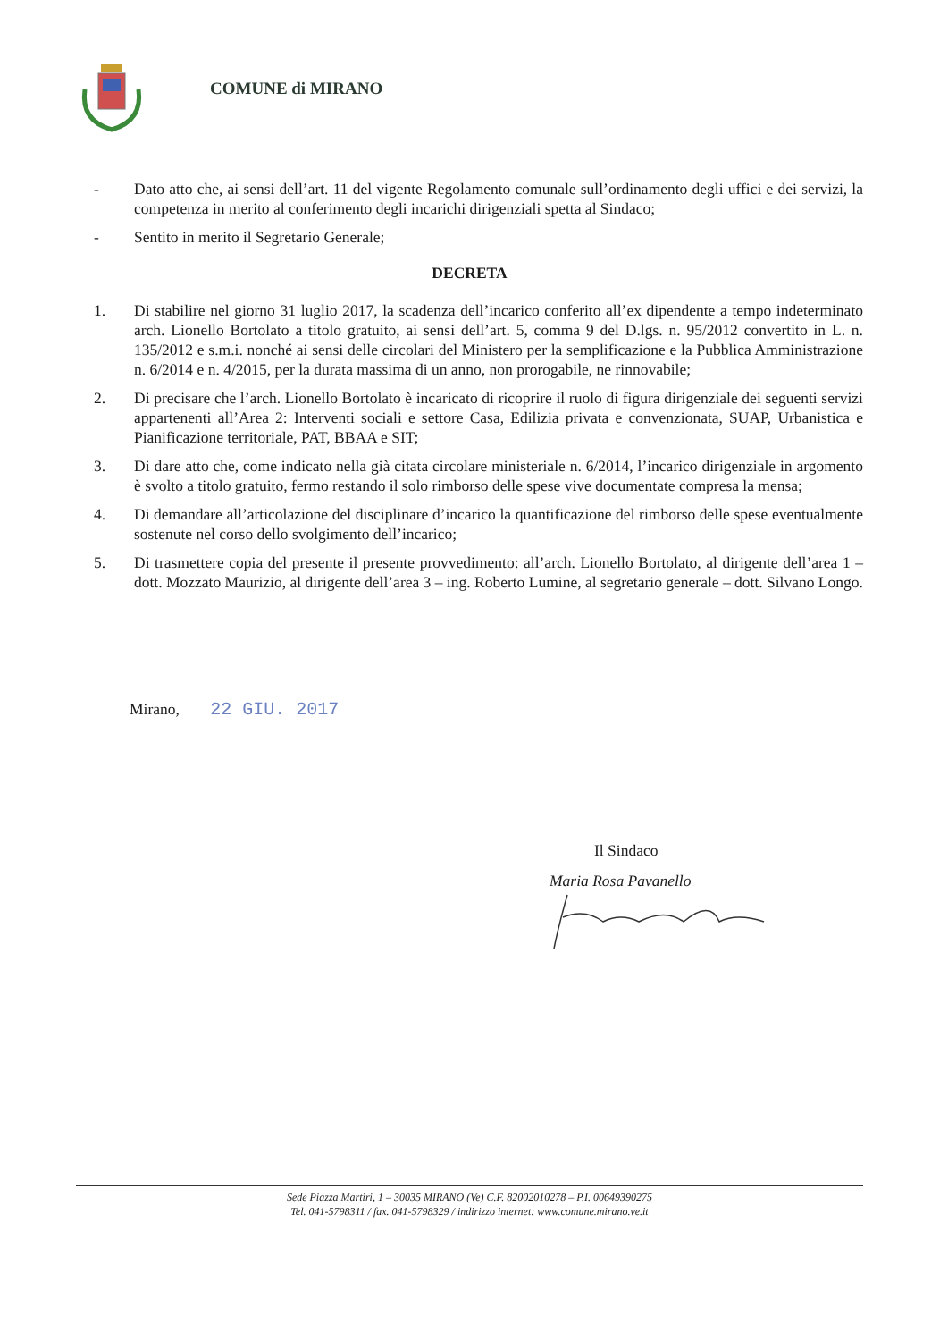COMUNE di MIRANO
- Dato atto che, ai sensi dell’art. 11 del vigente Regolamento comunale sull’ordinamento degli uffici e dei servizi, la competenza in merito al conferimento degli incarichi dirigenziali spetta al Sindaco;
- Sentito in merito il Segretario Generale;
DECRETA
1. Di stabilire nel giorno 31 luglio 2017, la scadenza dell’incarico conferito all’ex dipendente a tempo indeterminato arch. Lionello Bortolato a titolo gratuito, ai sensi dell’art. 5, comma 9 del D.lgs. n. 95/2012 convertito in L. n. 135/2012 e s.m.i. nonché ai sensi delle circolari del Ministero per la semplificazione e la Pubblica Amministrazione n. 6/2014 e n. 4/2015, per la durata massima di un anno, non prorogabile, ne rinnovabile;
2. Di precisare che l’arch. Lionello Bortolato è incaricato di ricoprire il ruolo di figura dirigenziale dei seguenti servizi appartenenti all’Area 2: Interventi sociali e settore Casa, Edilizia privata e convenzionata, SUAP, Urbanistica e Pianificazione territoriale, PAT, BBAA e SIT;
3. Di dare atto che, come indicato nella già citata circolare ministeriale n. 6/2014, l’incarico dirigenziale in argomento è svolto a titolo gratuito, fermo restando il solo rimborso delle spese vive documentate compresa la mensa;
4. Di demandare all’articolazione del disciplinare d’incarico la quantificazione del rimborso delle spese eventualmente sostenute nel corso dello svolgimento dell’incarico;
5. Di trasmettere copia del presente il presente provvedimento: all’arch. Lionello Bortolato, al dirigente dell’area 1 – dott. Mozzato Maurizio, al dirigente dell’area 3 – ing. Roberto Lumine, al segretario generale – dott. Silvano Longo.
Mirano, 22 GIU. 2017
Il Sindaco
Maria Rosa Pavanello
Sede Piazza Martiri, 1 – 30035 MIRANO (Ve) C.F. 82002010278 – P.I. 00649390275
Tel. 041-5798311 / fax. 041-5798329 / indirizzo internet: www.comune.mirano.ve.it